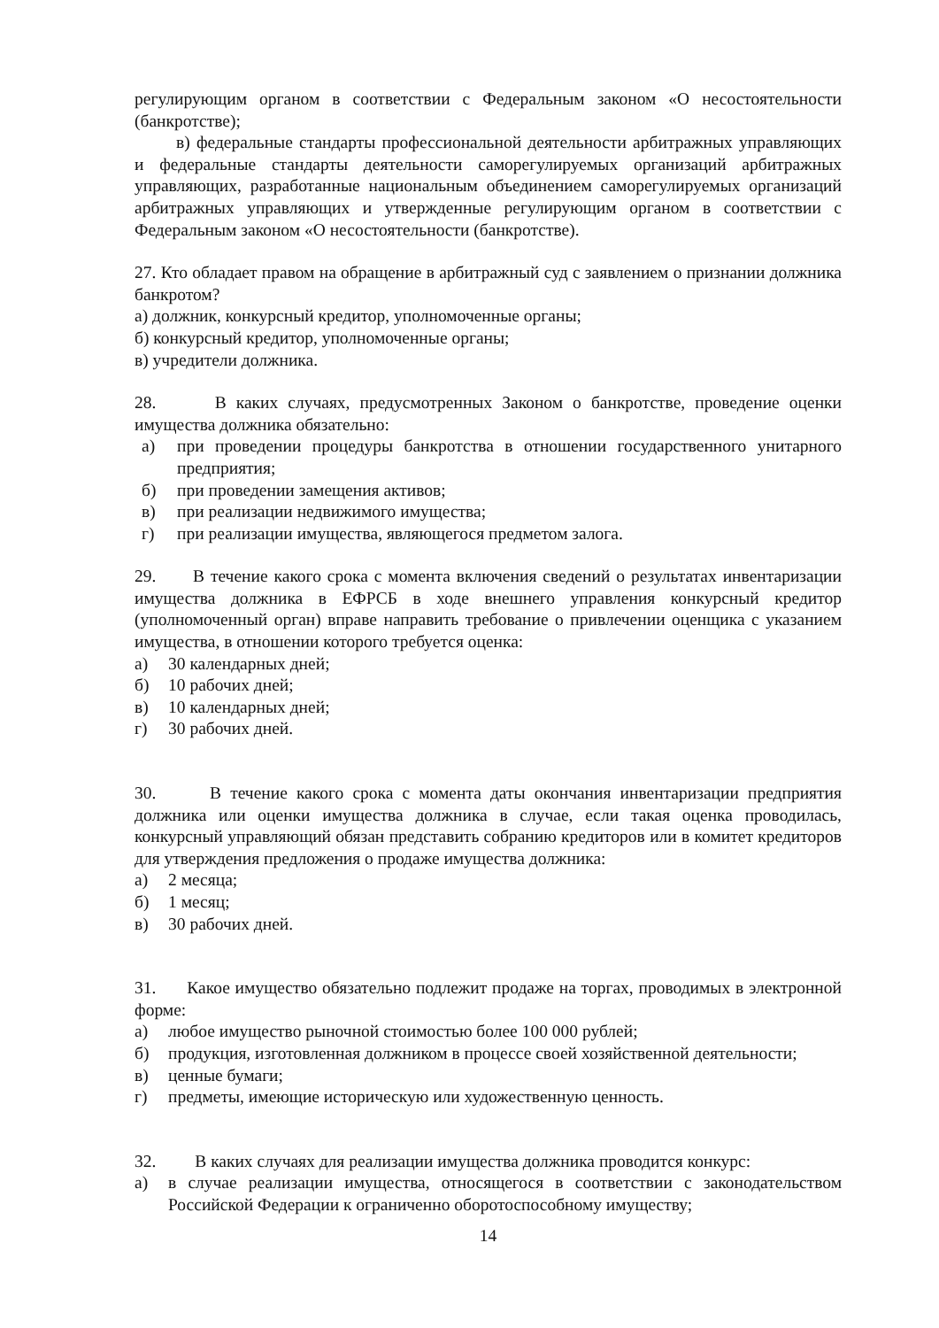регулирующим органом в соответствии с Федеральным законом «О несостоятельности (банкротстве);
в) федеральные стандарты профессиональной деятельности арбитражных управляющих и федеральные стандарты деятельности саморегулируемых организаций арбитражных управляющих, разработанные национальным объединением саморегулируемых организаций арбитражных управляющих и утвержденные регулирующим органом в соответствии с Федеральным законом «О несостоятельности (банкротстве).
27. Кто обладает правом на обращение в арбитражный суд с заявлением о признании должника банкротом?
а) должник, конкурсный кредитор, уполномоченные органы;
б) конкурсный кредитор, уполномоченные органы;
в) учредители должника.
28. В каких случаях, предусмотренных Законом о банкротстве, проведение оценки имущества должника обязательно:
а) при проведении процедуры банкротства в отношении государственного унитарного предприятия;
б) при проведении замещения активов;
в) при реализации недвижимого имущества;
г) при реализации имущества, являющегося предметом залога.
29. В течение какого срока с момента включения сведений о результатах инвентаризации имущества должника в ЕФРСБ в ходе внешнего управления конкурсный кредитор (уполномоченный орган) вправе направить требование о привлечении оценщика с указанием имущества, в отношении которого требуется оценка:
а) 30 календарных дней;
б) 10 рабочих дней;
в) 10 календарных дней;
г) 30 рабочих дней.
30. В течение какого срока с момента даты окончания инвентаризации предприятия должника или оценки имущества должника в случае, если такая оценка проводилась, конкурсный управляющий обязан представить собранию кредиторов или в комитет кредиторов для утверждения предложения о продаже имущества должника:
а) 2 месяца;
б) 1 месяц;
в) 30 рабочих дней.
31. Какое имущество обязательно подлежит продаже на торгах, проводимых в электронной форме:
а) любое имущество рыночной стоимостью более 100 000 рублей;
б) продукция, изготовленная должником в процессе своей хозяйственной деятельности;
в) ценные бумаги;
г) предметы, имеющие историческую или художественную ценность.
32. В каких случаях для реализации имущества должника проводится конкурс:
а) в случае реализации имущества, относящегося в соответствии с законодательством Российской Федерации к ограниченно оборотоспособному имуществу;
14